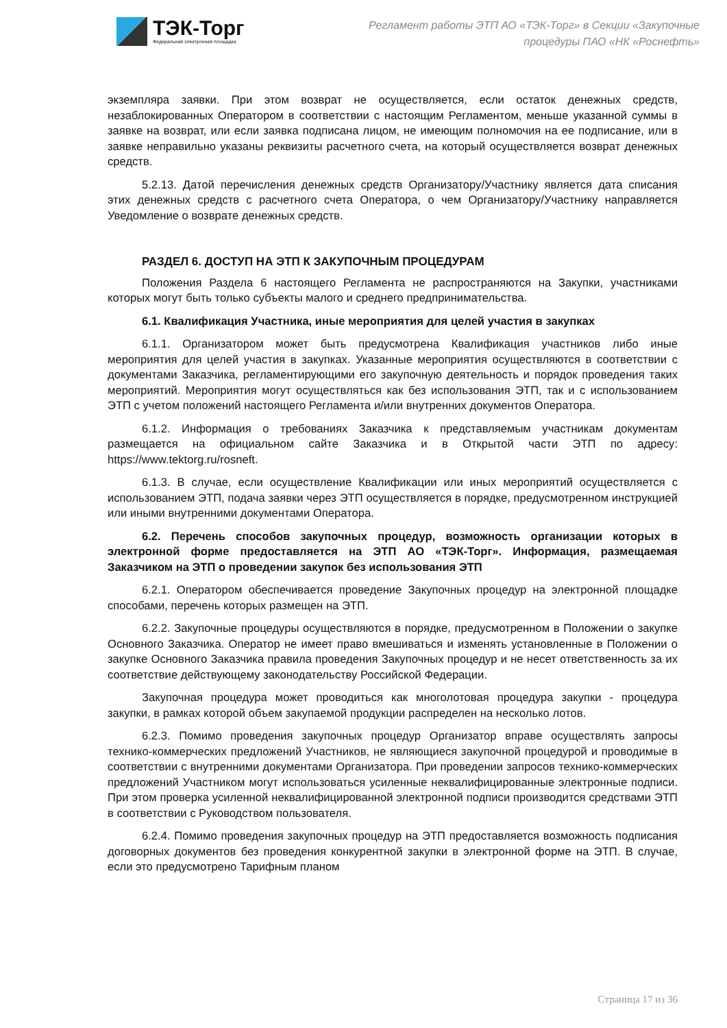ТЭК-Торг
Федеральная электронная площадка
Регламент работы ЭТП АО «ТЭК-Торг» в Секции «Закупочные
процедуры ПАО «НК «Роснефть»
экземпляра заявки. При этом возврат не осуществляется, если остаток денежных средств, незаблокированных Оператором в соответствии с настоящим Регламентом, меньше указанной суммы в заявке на возврат, или если заявка подписана лицом, не имеющим полномочия на ее подписание, или в заявке неправильно указаны реквизиты расчетного счета, на который осуществляется возврат денежных средств.
5.2.13. Датой перечисления денежных средств Организатору/Участнику является дата списания этих денежных средств с расчетного счета Оператора, о чем Организатору/Участнику направляется Уведомление о возврате денежных средств.
РАЗДЕЛ 6. ДОСТУП НА ЭТП К ЗАКУПОЧНЫМ ПРОЦЕДУРАМ
Положения Раздела 6 настоящего Регламента не распространяются на Закупки, участниками которых могут быть только субъекты малого и среднего предпринимательства.
6.1. Квалификация Участника, иные мероприятия для целей участия в закупках
6.1.1. Организатором может быть предусмотрена Квалификация участников либо иные мероприятия для целей участия в закупках. Указанные мероприятия осуществляются в соответствии с документами Заказчика, регламентирующими его закупочную деятельность и порядок проведения таких мероприятий. Мероприятия могут осуществляться как без использования ЭТП, так и с использованием ЭТП с учетом положений настоящего Регламента и/или внутренних документов Оператора.
6.1.2. Информация о требованиях Заказчика к представляемым участникам документам размещается на официальном сайте Заказчика и в Открытой части ЭТП по адресу: https://www.tektorg.ru/rosneft.
6.1.3. В случае, если осуществление Квалификации или иных мероприятий осуществляется с использованием ЭТП, подача заявки через ЭТП осуществляется в порядке, предусмотренном инструкцией или иными внутренними документами Оператора.
6.2. Перечень способов закупочных процедур, возможность организации которых в электронной форме предоставляется на ЭТП АО «ТЭК-Торг». Информация, размещаемая Заказчиком на ЭТП о проведении закупок без использования ЭТП
6.2.1. Оператором обеспечивается проведение Закупочных процедур на электронной площадке способами, перечень которых размещен на ЭТП.
6.2.2. Закупочные процедуры осуществляются в порядке, предусмотренном в Положении о закупке Основного Заказчика. Оператор не имеет право вмешиваться и изменять установленные в Положении о закупке Основного Заказчика правила проведения Закупочных процедур и не несет ответственность за их соответствие действующему законодательству Российской Федерации.
Закупочная процедура может проводиться как многолотовая процедура закупки - процедура закупки, в рамках которой объем закупаемой продукции распределен на несколько лотов.
6.2.3. Помимо проведения закупочных процедур Организатор вправе осуществлять запросы технико-коммерческих предложений Участников, не являющиеся закупочной процедурой и проводимые в соответствии с внутренними документами Организатора. При проведении запросов технико-коммерческих предложений Участником могут использоваться усиленные неквалифицированные электронные подписи. При этом проверка усиленной неквалифицированной электронной подписи производится средствами ЭТП в соответствии с Руководством пользователя.
6.2.4. Помимо проведения закупочных процедур на ЭТП предоставляется возможность подписания договорных документов без проведения конкурентной закупки в электронной форме на ЭТП. В случае, если это предусмотрено Тарифным планом
Страница 17 из 36